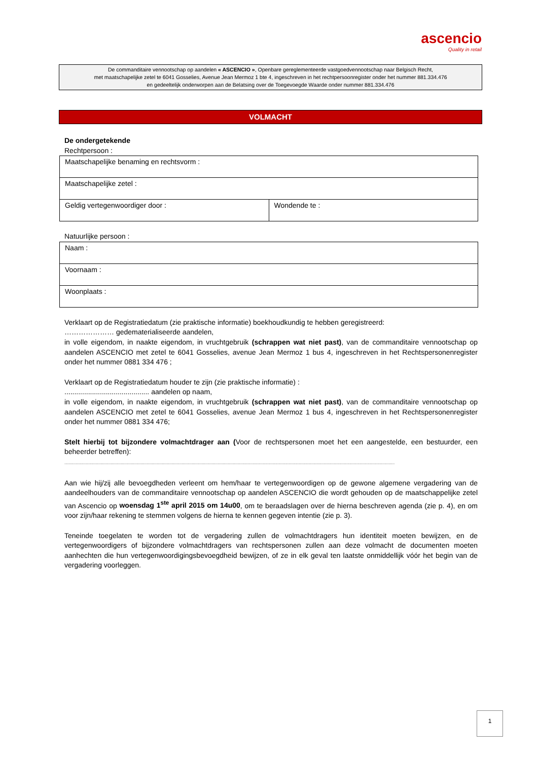ascencio
Quality in retail
De commanditaire vennootschap op aandelen « ASCENCIO », Openbare gereglementeerde vastgoedvennootschap naar Belgisch Recht,
met maatschapelijke zetel te 6041 Gosselies, Avenue Jean Mermoz 1 bte 4, ingeschreven in het rechtpersoonregister onder het nummer 881.334.476
en gedeeltelijk onderworpen aan de Belatsing over de Toegevoegde Waarde onder nummer 881.334.476
VOLMACHT
De ondergetekende
Rechtpersoon :
| Maatschapelijke benaming en rechtsvorm : | |
| Maatschapelijke zetel : | |
| Geldig vertegenwoordiger door : | Wondende te : |
Natuurlijke persoon :
| Naam : |
| Voornaam : |
| Woonplaats : |
Verklaart op de Registratiedatum (zie praktische informatie) boekhoudkundig te hebben geregistreerd:
………………… gedematerialiseerde aandelen,
in volle eigendom, in naakte eigendom, in vruchtgebruik (schrappen wat niet past), van de commanditaire vennootschap op aandelen ASCENCIO met zetel te 6041 Gosselies, avenue Jean Mermoz 1 bus 4, ingeschreven in het Rechtspersonenregister onder het nummer 0881 334 476 ;
Verklaart op de Registratiedatum houder te zijn (zie praktische informatie) :
........................................... aandelen op naam,
in volle eigendom, in naakte eigendom, in vruchtgebruik (schrappen wat niet past), van de commanditaire vennootschap op aandelen ASCENCIO met zetel te 6041 Gosselies, avenue Jean Mermoz 1 bus 4, ingeschreven in het Rechtspersonenregister onder het nummer 0881 334 476;
Stelt hierbij tot bijzondere volmachtdrager aan (Voor de rechtspersonen moet het een aangestelde, een bestuurder, een beheerder betreffen):
.....................................................................................................................................................................................................................................................................................................
Aan wie hij/zij alle bevoegdheden verleent om hem/haar te vertegenwoordigen op de gewone algemene vergadering van de aandeelhouders van de commanditaire vennootschap op aandelen ASCENCIO die wordt gehouden op de maatschappelijke zetel van Ascencio op woensdag 1<sup>ste</sup> april 2015 om 14u00, om te beraadslagen over de hierna beschreven agenda (zie p. 4), en om voor zijn/haar rekening te stemmen volgens de hierna te kennen gegeven intentie (zie p. 3).
Teneinde toegelaten te worden tot de vergadering zullen de volmachtdragers hun identiteit moeten bewijzen, en de vertegenwoordigers of bijzondere volmachtdragers van rechtspersonen zullen aan deze volmacht de documenten moeten aanhechten die hun vertegenwoordigingsbevoegdheid bewijzen, of ze in elk geval ten laatste onmiddellijk vóór het begin van de vergadering voorleggen.
1